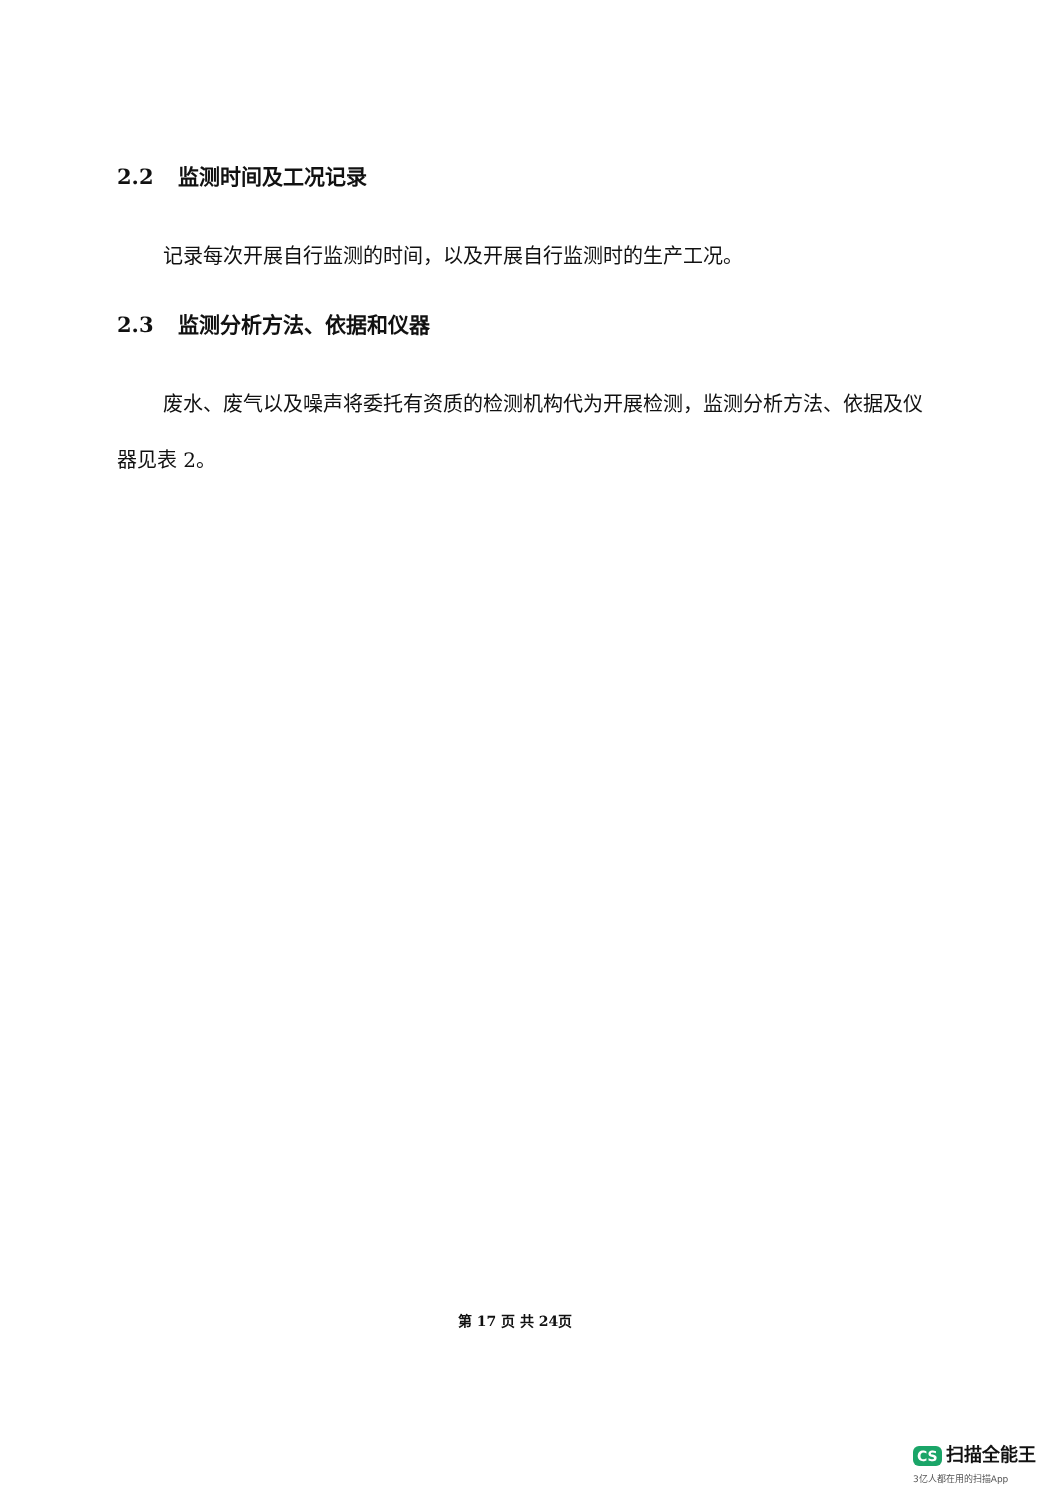2.2 监测时间及工况记录
记录每次开展自行监测的时间，以及开展自行监测时的生产工况。
2.3 监测分析方法、依据和仪器
废水、废气以及噪声将委托有资质的检测机构代为开展检测，监测分析方法、依据及仪器见表 2。
第 17 页 共 24页
CS 扫描全能王
3亿人都在用的扫描App